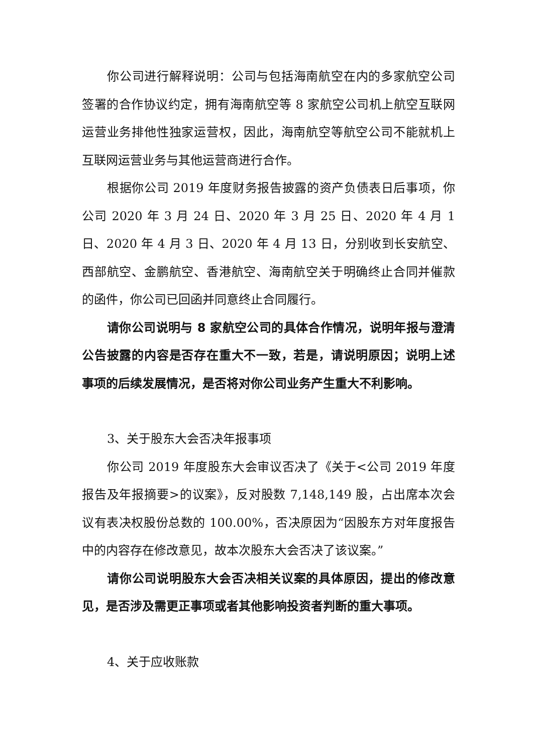你公司进行解释说明：公司与包括海南航空在内的多家航空公司签署的合作协议约定，拥有海南航空等 8 家航空公司机上航空互联网运营业务排他性独家运营权，因此，海南航空等航空公司不能就机上互联网运营业务与其他运营商进行合作。
根据你公司 2019 年度财务报告披露的资产负债表日后事项，你公司 2020 年 3 月 24 日、2020 年 3 月 25 日、2020 年 4 月 1 日、2020 年 4 月 3 日、2020 年 4 月 13 日，分别收到长安航空、西部航空、金鹏航空、香港航空、海南航空关于明确终止合同并催款的函件，你公司已回函并同意终止合同履行。
请你公司说明与 8 家航空公司的具体合作情况，说明年报与澄清公告披露的内容是否存在重大不一致，若是，请说明原因；说明上述事项的后续发展情况，是否将对你公司业务产生重大不利影响。
3、关于股东大会否决年报事项
你公司 2019 年度股东大会审议否决了《关于<公司 2019 年度报告及年报摘要>的议案》，反对股数 7,148,149 股，占出席本次会议有表决权股份总数的 100.00%，否决原因为“因股东方对年度报告中的内容存在修改意见，故本次股东大会否决了该议案。”
请你公司说明股东大会否决相关议案的具体原因，提出的修改意见，是否涉及需更正事项或者其他影响投资者判断的重大事项。
4、关于应收账款